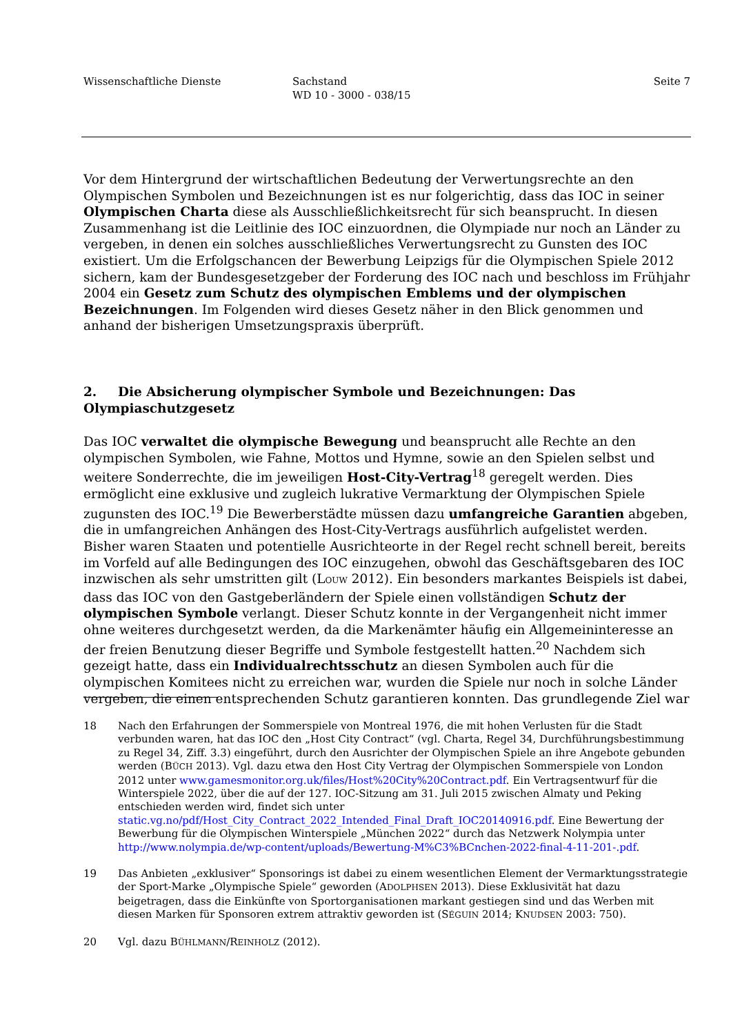Wissenschaftliche Dienste Sachstand
WD 10 - 3000 - 038/15
Seite 7
Vor dem Hintergrund der wirtschaftlichen Bedeutung der Verwertungsrechte an den Olympischen Symbolen und Bezeichnungen ist es nur folgerichtig, dass das IOC in seiner Olympischen Charta diese als Ausschließlichkeitsrecht für sich beansprucht. In diesen Zusammenhang ist die Leitlinie des IOC einzuordnen, die Olympiade nur noch an Länder zu vergeben, in denen ein solches ausschließliches Verwertungsrecht zu Gunsten des IOC existiert. Um die Erfolgschancen der Bewerbung Leipzigs für die Olympischen Spiele 2012 sichern, kam der Bundesgesetzgeber der Forderung des IOC nach und beschloss im Frühjahr 2004 ein Gesetz zum Schutz des olympischen Emblems und der olympischen Bezeichnungen. Im Folgenden wird dieses Gesetz näher in den Blick genommen und anhand der bisherigen Umsetzungspraxis überprüft.
2. Die Absicherung olympischer Symbole und Bezeichnungen: Das Olympiaschutzgesetz
Das IOC verwaltet die olympische Bewegung und beansprucht alle Rechte an den olympischen Symbolen, wie Fahne, Mottos und Hymne, sowie an den Spielen selbst und weitere Sonderrechte, die im jeweiligen Host-City-Vertrag<sup>18</sup> geregelt werden. Dies ermöglicht eine exklusive und zugleich lukrative Vermarktung der Olympischen Spiele zugunsten des IOC.<sup>19</sup> Die Bewerberstädte müssen dazu umfangreiche Garantien abgeben, die in umfangreichen Anhängen des Host-City-Vertrags ausführlich aufgelistet werden. Bisher waren Staaten und potentielle Ausrichteorte in der Regel recht schnell bereit, bereits im Vorfeld auf alle Bedingungen des IOC einzugehen, obwohl das Geschäftsgebaren des IOC inzwischen als sehr umstritten gilt (LOUW 2012). Ein besonders markantes Beispiels ist dabei, dass das IOC von den Gastgeberländern der Spiele einen vollständigen Schutz der olympischen Symbole verlangt. Dieser Schutz konnte in der Vergangenheit nicht immer ohne weiteres durchgesetzt werden, da die Markenämter häufig ein Allgemeininteresse an der freien Benutzung dieser Begriffe und Symbole festgestellt hatten.<sup>20</sup> Nachdem sich gezeigt hatte, dass ein Individualrechtsschutz an diesen Symbolen auch für die olympischen Komitees nicht zu erreichen war, wurden die Spiele nur noch in solche Länder vergeben, die einen entsprechenden Schutz garantieren konnten. Das grundlegende Ziel war
18 Nach den Erfahrungen der Sommerspiele von Montreal 1976, die mit hohen Verlusten für die Stadt verbunden waren, hat das IOC den „Host City Contract“ (vgl. Charta, Regel 34, Durchführungsbestimmung zu Regel 34, Ziff. 3.3) eingeführt, durch den Ausrichter der Olympischen Spiele an ihre Angebote gebunden werden (BÜCH 2013). Vgl. dazu etwa den Host City Vertrag der Olympischen Sommerspiele von London 2012 unter www.gamesmonitor.org.uk/files/Host%20City%20Contract.pdf. Ein Vertragsentwurf für die Winterspiele 2022, über die auf der 127. IOC-Sitzung am 31. Juli 2015 zwischen Almaty und Peking entschieden werden wird, findet sich unter static.vg.no/pdf/Host_City_Contract_2022_Intended_Final_Draft_IOC20140916.pdf. Eine Bewertung der Bewerbung für die Olympischen Winterspiele „München 2022“ durch das Netzwerk Nolympia unter http://www.nolympia.de/wp-content/uploads/Bewertung-M%C3%BCnchen-2022-final-4-11-201-.pdf.
19 Das Anbieten „exklusiver“ Sponsorings ist dabei zu einem wesentlichen Element der Vermarktungsstrategie der Sport-Marke „Olympische Spiele“ geworden (ADOLPHSEN 2013). Diese Exklusivität hat dazu beigetragen, dass die Einkünfte von Sportorganisationen markant gestiegen sind und das Werben mit diesen Marken für Sponsoren extrem attraktiv geworden ist (SÉGUIN 2014; KNUDSEN 2003: 750).
20 Vgl. dazu BÜHLMANN/REINHOLZ (2012).